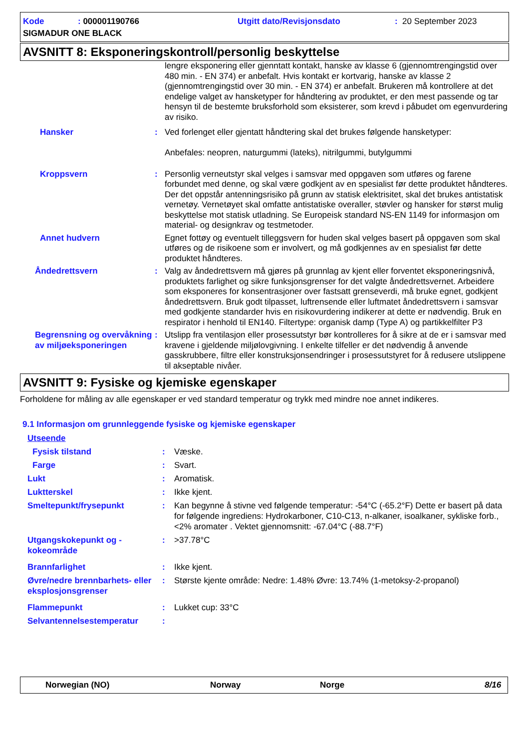Kode: 000001190766 Utgitt dato/Revisjonsdato: 20 September 2023
SIGMADUR ONE BLACK
AVSNITT 8: Eksponeringskontroll/personlig beskyttelse
lengre eksponering eller gjenntatt kontakt, hanske av klasse 6 (gjennomtrengingstid over 480 min. - EN 374) er anbefalt. Hvis kontakt er kortvarig, hanske av klasse 2 (gjennomtrengingstid over 30 min. - EN 374) er anbefalt. Brukeren må kontrollere at det endelige valget av hansketyper for håndtering av produktet, er den mest passende og tar hensyn til de bestemte bruksforhold som eksisterer, som krevd i påbudet om egenvurdering av risiko.
Hansker : Ved forlenget eller gjentatt håndtering skal det brukes følgende hansketyper:
Anbefales: neopren, naturgummi (lateks), nitrilgummi, butylgummi
Kroppsvern : Personlig verneutstyr skal velges i samsvar med oppgaven som utføres og farene forbundet med denne, og skal være godkjent av en spesialist før dette produktet håndteres. Der det oppstår antenningsrisiko på grunn av statisk elektrisitet, skal det brukes antistatisk vernetøy. Vernetøyet skal omfatte antistatiske overaller, støvler og hansker for størst mulig beskyttelse mot statisk utladning. Se Europeisk standard NS-EN 1149 for informasjon om material- og designkrav og testmetoder.
Annet hudvern Egnet fottøy og eventuelt tilleggsvern for huden skal velges basert på oppgaven som skal utføres og de risikoene som er involvert, og må godkjennes av en spesialist før dette produktet håndteres.
Åndedrettsvern : Valg av åndedrettsvern må gjøres på grunnlag av kjent eller forventet eksponeringsnivå, produktets farlighet og sikre funksjonsgrenser for det valgte åndedrettsvernet. Arbeidere som eksponeres for konsentrasjoner over fastsatt grenseverdi, må bruke egnet, godkjent åndedrettsvern. Bruk godt tilpasset, luftrensende eller luftmatet åndedrettsvern i samsvar med godkjente standarder hvis en risikovurdering indikerer at dette er nødvendig. Bruk en respirator i henhold til EN140. Filtertype: organisk damp (Type A) og partikkelfilter P3
Begrensning og overvåkning av miljøeksponeringen
: Utslipp fra ventilasjon eller prosessutstyr bør kontrolleres for å sikre at de er i samsvar med kravene i gjeldende miljølovgivning. I enkelte tilfeller er det nødvendig å anvende gasskrubbere, filtre eller konstruksjonsendringer i prosessutstyret for å redusere utslippene til akseptable nivåer.
AVSNITT 9: Fysiske og kjemiske egenskaper
Forholdene for måling av alle egenskaper er ved standard temperatur og trykk med mindre noe annet indikeres.
9.1 Informasjon om grunnleggende fysiske og kjemiske egenskaper
Utseende
Fysisk tilstand : Væske.
Farge : Svart.
Lukt : Aromatisk.
Luktterskel : Ikke kjent.
Smeltepunkt/frysepunkt : Kan begynne å stivne ved følgende temperatur: -54°C (-65.2°F) Dette er basert på data for følgende ingrediens: Hydrokarboner, C10-C13, n-alkaner, isoalkaner, sykliske forb., <2% aromater . Vektet gjennomsnitt: -67.04°C (-88.7°F)
Utgangskokepunkt og -kokeområde
: >37.78°C
Brannfarlighet : Ikke kjent.
Øvre/nedre brennbarhets- eller eksplosjonsgrenser
: Største kjente område: Nedre: 1.48% Øvre: 13.74% (1-metoksy-2-propanol)
Flammepunkt : Lukket cup: 33°C
Selvantennelsestemperatur :
Norwegian (NO) Norway Norge 8/16